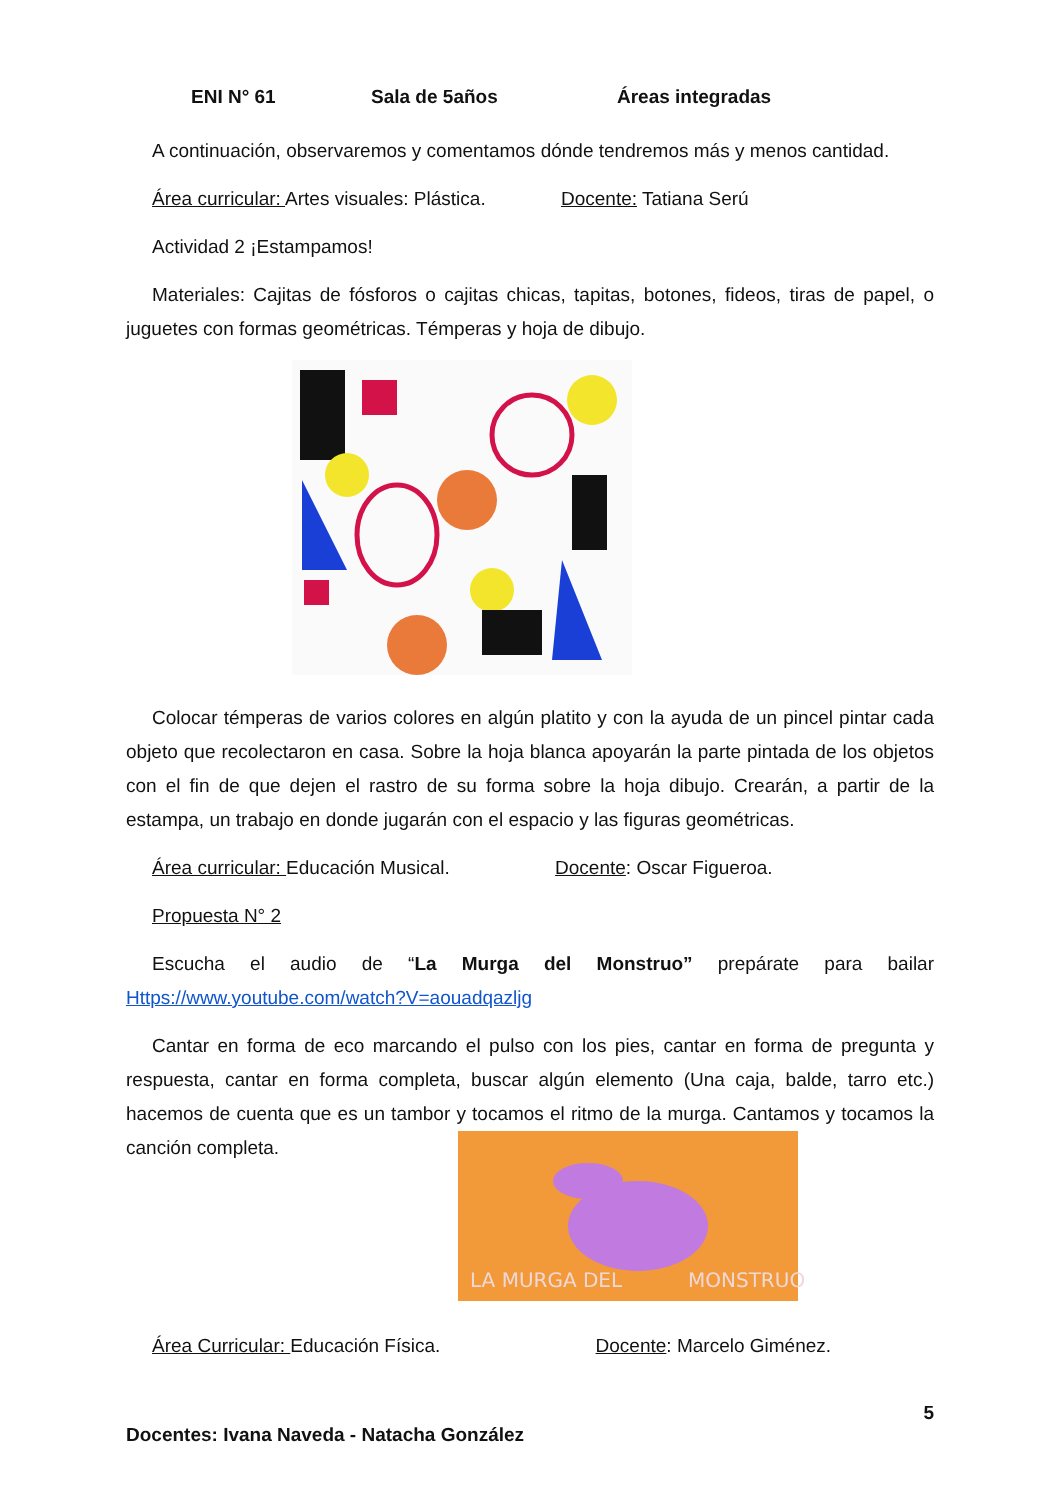ENI N° 61 Sala de 5años Áreas integradas
A continuación, observaremos y comentamos dónde tendremos más y menos cantidad.
Área curricular: Artes visuales: Plástica. Docente: Tatiana Serú
Actividad 2 ¡Estampamos!
Materiales: Cajitas de fósforos o cajitas chicas, tapitas, botones, fideos, tiras de papel, o juguetes con formas geométricas. Témperas y hoja de dibujo.
Colocar témperas de varios colores en algún platito y con la ayuda de un pincel pintar cada objeto que recolectaron en casa. Sobre la hoja blanca apoyarán la parte pintada de los objetos con el fin de que dejen el rastro de su forma sobre la hoja dibujo. Crearán, a partir de la estampa, un trabajo en donde jugarán con el espacio y las figuras geométricas.
Área curricular: Educación Musical. Docente: Oscar Figueroa.
Propuesta N° 2
Escucha el audio de “La Murga del Monstruo” prepárate para bailar Https://www.youtube.com/watch?V=aouadqazljg
Cantar en forma de eco marcando el pulso con los pies, cantar en forma de pregunta y respuesta, cantar en forma completa, buscar algún elemento (Una caja, balde, tarro etc.) hacemos de cuenta que es un tambor y tocamos el ritmo de la murga. Cantamos y tocamos la canción completa.
LA MURGA DEL MONSTRUO
Área Curricular: Educación Física. Docente: Marcelo Giménez.
5
Docentes: Ivana Naveda - Natacha González